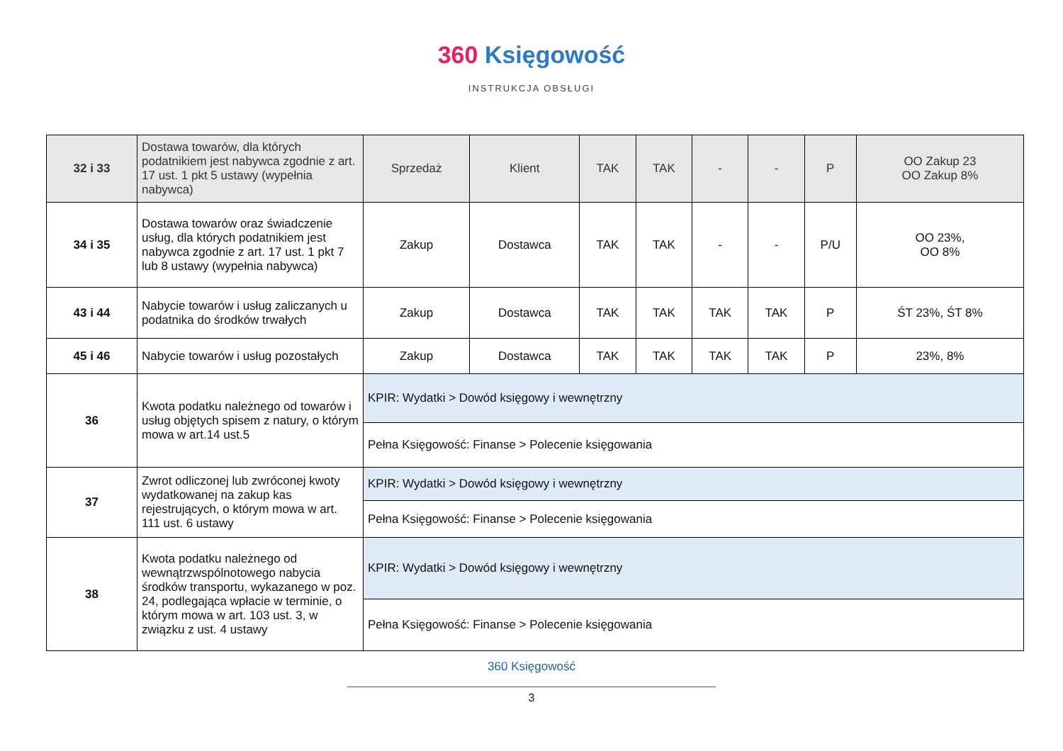360 Księgowość
INSTRUKCJA OBSŁUGI
| 32 i 33 | Dostawa towarów, dla których podatnikiem jest nabywca zgodnie z art. 17 ust. 1 pkt 5 ustawy (wypełnia nabywca) | Sprzedaż | Klient | TAK | TAK | - | - | P | OO Zakup 23 OO Zakup 8% |
| 34 i 35 | Dostawa towarów oraz świadczenie usług, dla których podatnikiem jest nabywca zgodnie z art. 17 ust. 1 pkt 7 lub 8 ustawy (wypełnia nabywca) | Zakup | Dostawca | TAK | TAK | - | - | P/U | OO 23%, OO 8% |
| 43 i 44 | Nabycie towarów i usług zaliczanych u podatnika do środków trwałych | Zakup | Dostawca | TAK | TAK | TAK | TAK | P | ŚT 23%, ŚT 8% |
| 45 i 46 | Nabycie towarów i usług pozostałych | Zakup | Dostawca | TAK | TAK | TAK | TAK | P | 23%, 8% |
| 36 | Kwota podatku należnego od towarów i usług objętych spisem z natury, o którym mowa w art.14 ust.5 | KPIR: Wydatki > Dowód księgowy i wewnętrzny | | | | | | | |
| | | Pełna Księgowość: Finanse > Polecenie księgowania | | | | | | | |
| 37 | Zwrot odliczonej lub zwróconej kwoty wydatkowanej na zakup kas rejestrujących, o którym mowa w art. 111 ust. 6 ustawy | KPIR: Wydatki > Dowód księgowy i wewnętrzny | | | | | | | |
| | | Pełna Księgowość: Finanse > Polecenie księgowania | | | | | | | |
| 38 | Kwota podatku należnego od wewnątrzwspólnotowego nabycia środków transportu, wykazanego w poz. 24, podlegająca wpłacie w terminie, o którym mowa w art. 103 ust. 3, w związku z ust. 4 ustawy | KPIR: Wydatki > Dowód księgowy i wewnętrzny | | | | | | | |
| | | Pełna Księgowość: Finanse > Polecenie księgowania | | | | | | | |
360 Księgowość
3